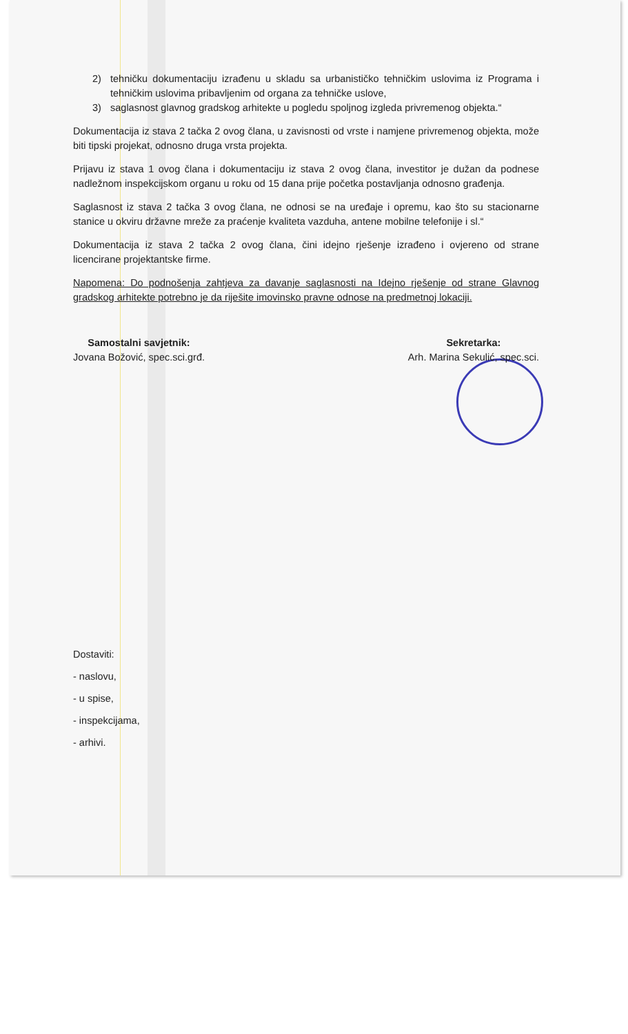2) tehničku dokumentaciju izrađenu u skladu sa urbanističko tehničkim uslovima iz Programa i tehničkim uslovima pribavljenim od organa za tehničke uslove,
3) saglasnost glavnog gradskog arhitekte u pogledu spoljnog izgleda privremenog objekta.“
Dokumentacija iz stava 2 tačka 2 ovog člana, u zavisnosti od vrste i namjene privremenog objekta, može biti tipski projekat, odnosno druga vrsta projekta.
Prijavu iz stava 1 ovog člana i dokumentaciju iz stava 2 ovog člana, investitor je dužan da podnese nadležnom inspekcijskom organu u roku od 15 dana prije početka postavljanja odnosno građenja.
Saglasnost iz stava 2 tačka 3 ovog člana, ne odnosi se na uređaje i opremu, kao što su stacionarne stanice u okviru državne mreže za praćenje kvaliteta vazduha, antene mobilne telefonije i sl.“
Dokumentacija iz stava 2 tačka 2 ovog člana, čini idejno rješenje izrađeno i ovjereno od strane licencirane projektantske firme.
Napomena: Do podnošenja zahtjeva za davanje saglasnosti na Idejno rješenje od strane Glavnog gradskog arhitekte potrebno je da riješite imovinsko pravne odnose na predmetnoj lokaciji.
Samostalni savjetnik:
Jovana Božović, spec.sci.grđ.
Sekretarka:
Arh. Marina Sekulić, spec.sci.
Dostaviti:
- naslovu,
- u spise,
- inspekcijama,
- arhivi.